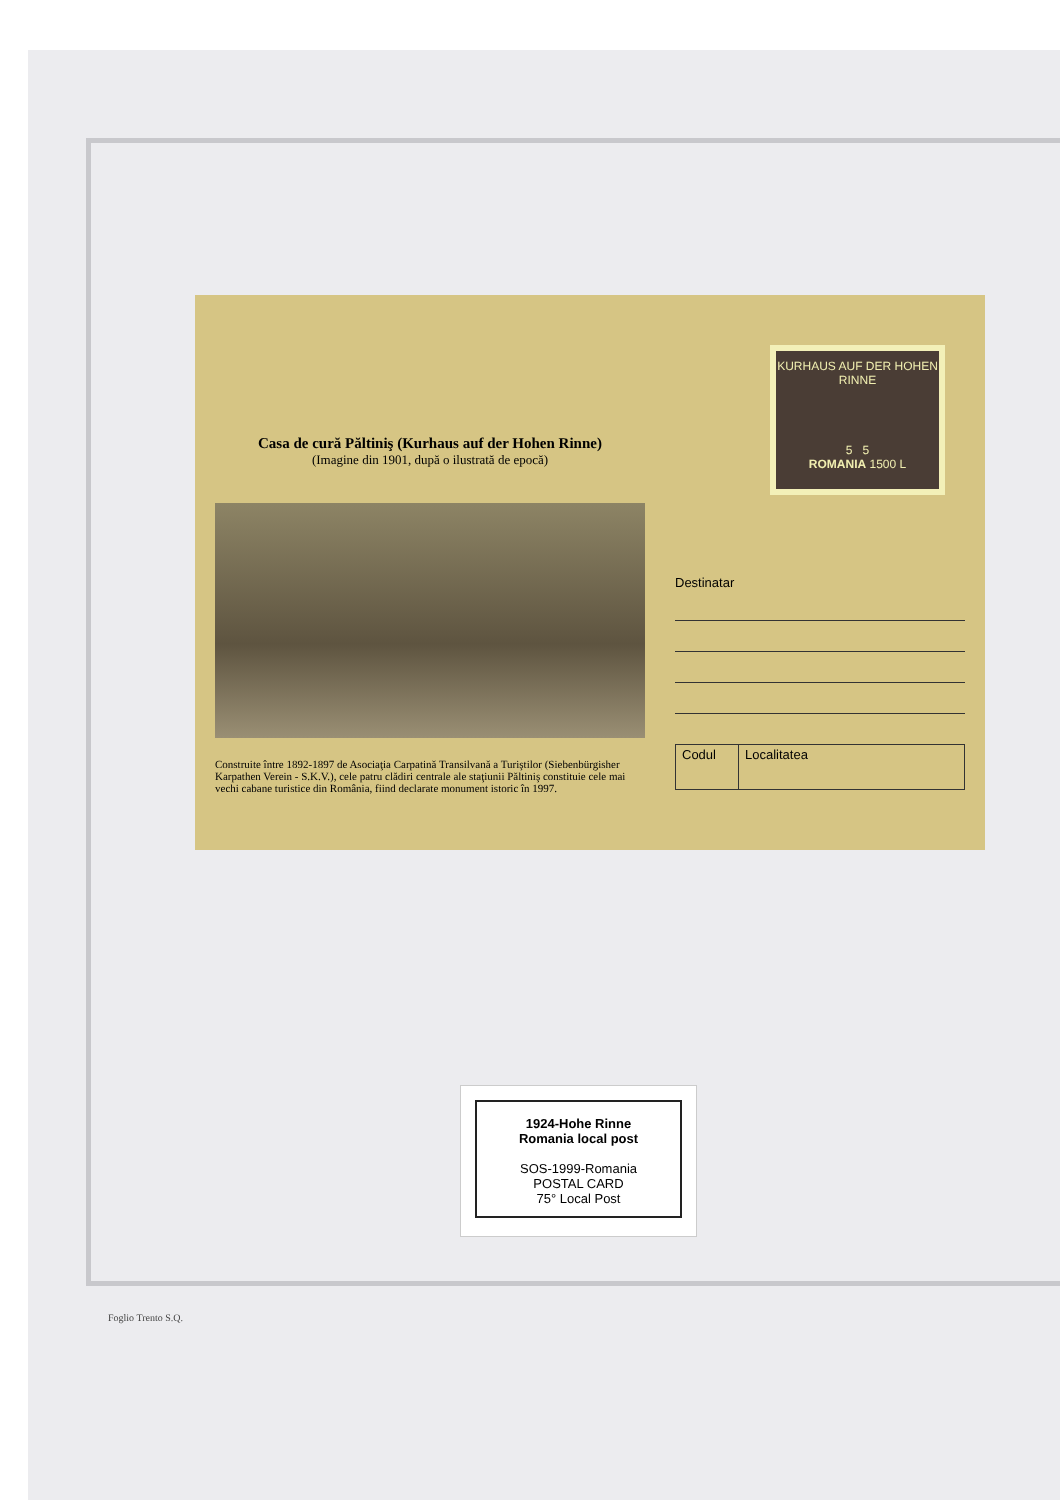Casa de cură Păltiniş (Kurhaus auf der Hohen Rinne)
(Imagine din 1901, după o ilustrată de epocă)
Construite între 1892-1897 de Asociaţia Carpatină Transilvană a Turiştilor (Siebenbürgisher Karpathen Verein - S.K.V.), cele patru clădiri centrale ale staţiunii Păltiniş constituie cele mai vechi cabane turistice din România, fiind declarate monument istoric în 1997.
KURHAUS AUF DER HOHEN RINNE
5 5
ROMANIA 1500 L
Destinatar
Codul Localitatea
1924-Hohe Rinne
Romania local post
SOS-1999-Romania
POSTAL CARD
75° Local Post
Foglio Trento S.Q.